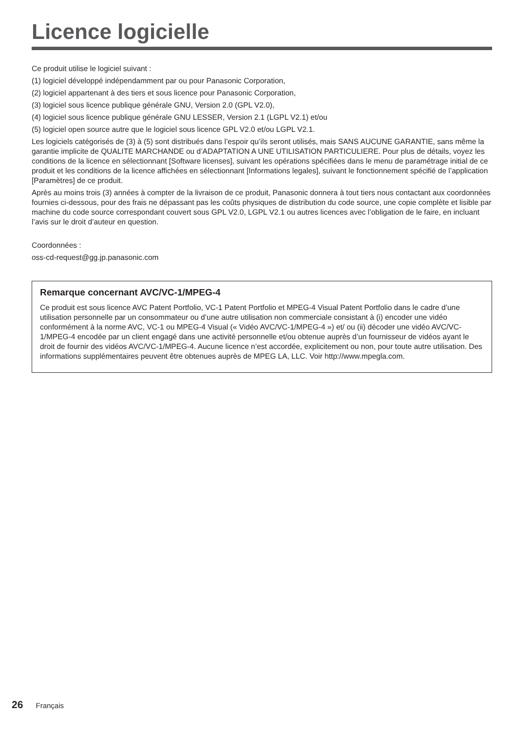Licence logicielle
Ce produit utilise le logiciel suivant :
(1) logiciel développé indépendamment par ou pour Panasonic Corporation,
(2) logiciel appartenant à des tiers et sous licence pour Panasonic Corporation,
(3) logiciel sous licence publique générale GNU, Version 2.0 (GPL V2.0),
(4) logiciel sous licence publique générale GNU LESSER, Version 2.1 (LGPL V2.1) et/ou
(5) logiciel open source autre que le logiciel sous licence GPL V2.0 et/ou LGPL V2.1.
Les logiciels catégorisés de (3) à (5) sont distribués dans l’espoir qu’ils seront utilisés, mais SANS AUCUNE GARANTIE, sans même la garantie implicite de QUALITE MARCHANDE ou d’ADAPTATION A UNE UTILISATION PARTICULIERE. Pour plus de détails, voyez les conditions de la licence en sélectionnant [Software licenses], suivant les opérations spécifiées dans le menu de paramétrage initial de ce produit et les conditions de la licence affichées en sélectionnant [Informations legales], suivant le fonctionnement spécifié de l’application [Paramètres] de ce produit.
Après au moins trois (3) années à compter de la livraison de ce produit, Panasonic donnera à tout tiers nous contactant aux coordonnées fournies ci-dessous, pour des frais ne dépassant pas les coûts physiques de distribution du code source, une copie complète et lisible par machine du code source correspondant couvert sous GPL V2.0, LGPL V2.1 ou autres licences avec l’obligation de le faire, en incluant l’avis sur le droit d’auteur en question.
Coordonnées :
oss-cd-request@gg.jp.panasonic.com
Remarque concernant AVC/VC-1/MPEG-4
Ce produit est sous licence AVC Patent Portfolio, VC-1 Patent Portfolio et MPEG-4 Visual Patent Portfolio dans le cadre d’une utilisation personnelle par un consommateur ou d’une autre utilisation non commerciale consistant à (i) encoder une vidéo conformément à la norme AVC, VC-1 ou MPEG-4 Visual (« Vidéo AVC/VC-1/MPEG-4 ») et/ ou (ii) décoder une vidéo AVC/VC-1/MPEG-4 encodée par un client engagé dans une activité personnelle et/ou obtenue auprès d’un fournisseur de vidéos ayant le droit de fournir des vidéos AVC/VC-1/MPEG-4. Aucune licence n’est accordée, explicitement ou non, pour toute autre utilisation. Des informations supplémentaires peuvent être obtenues auprès de MPEG LA, LLC. Voir http://www.mpegla.com.
26 Français